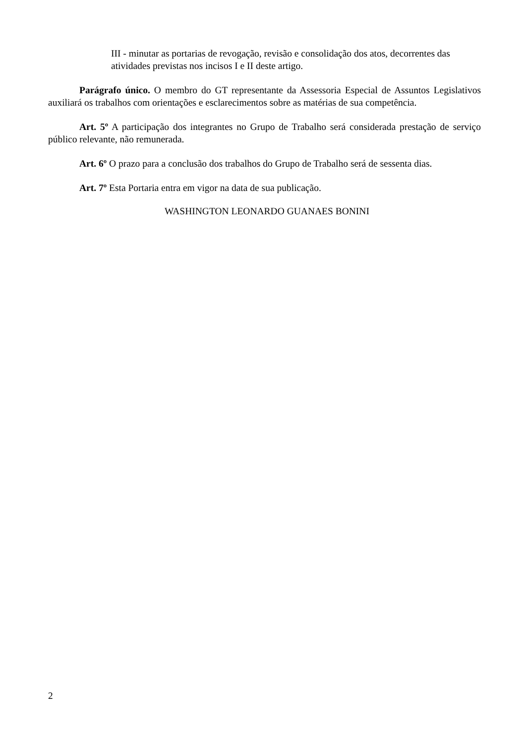III - minutar as portarias de revogação, revisão e consolidação dos atos, decorrentes das atividades previstas nos incisos I e II deste artigo.
Parágrafo único. O membro do GT representante da Assessoria Especial de Assuntos Legislativos auxiliará os trabalhos com orientações e esclarecimentos sobre as matérias de sua competência.
Art. 5º A participação dos integrantes no Grupo de Trabalho será considerada prestação de serviço público relevante, não remunerada.
Art. 6º O prazo para a conclusão dos trabalhos do Grupo de Trabalho será de sessenta dias.
Art. 7º Esta Portaria entra em vigor na data de sua publicação.
WASHINGTON LEONARDO GUANAES BONINI
2